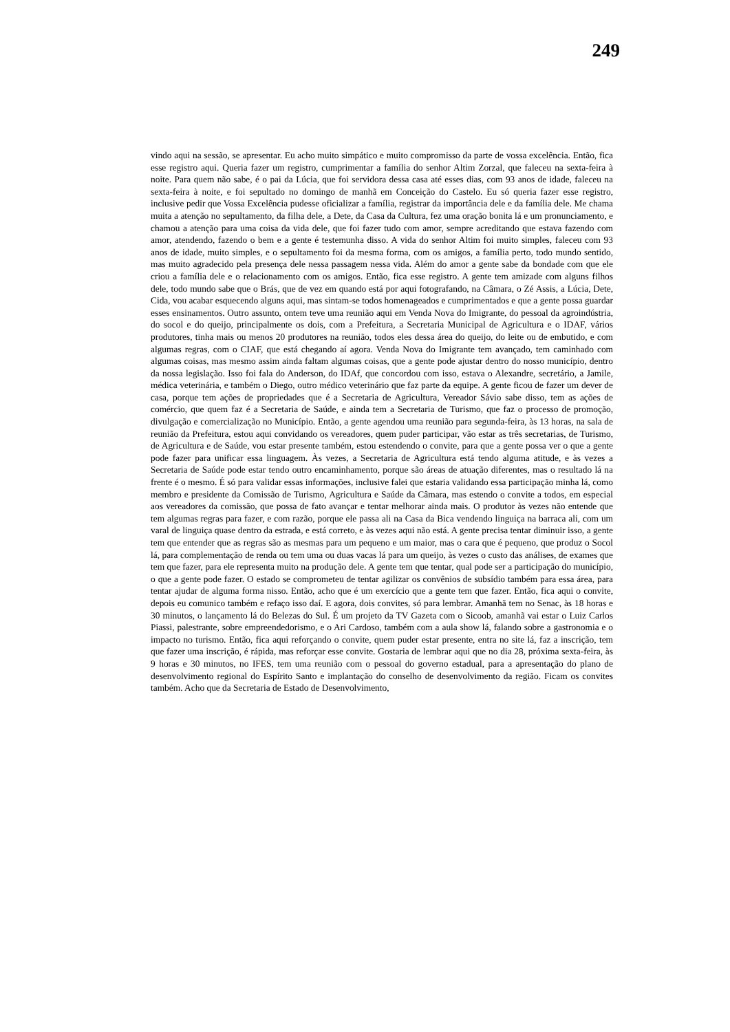249
vindo aqui na sessão, se apresentar. Eu acho muito simpático e muito compromisso da parte de vossa excelência. Então, fica esse registro aqui. Queria fazer um registro, cumprimentar a família do senhor Altim Zorzal, que faleceu na sexta-feira à noite. Para quem não sabe, é o pai da Lúcia, que foi servidora dessa casa até esses dias, com 93 anos de idade, faleceu na sexta-feira à noite, e foi sepultado no domingo de manhã em Conceição do Castelo. Eu só queria fazer esse registro, inclusive pedir que Vossa Excelência pudesse oficializar a família, registrar da importância dele e da família dele. Me chama muita a atenção no sepultamento, da filha dele, a Dete, da Casa da Cultura, fez uma oração bonita lá e um pronunciamento, e chamou a atenção para uma coisa da vida dele, que foi fazer tudo com amor, sempre acreditando que estava fazendo com amor, atendendo, fazendo o bem e a gente é testemunha disso. A vida do senhor Altim foi muito simples, faleceu com 93 anos de idade, muito simples, e o sepultamento foi da mesma forma, com os amigos, a família perto, todo mundo sentido, mas muito agradecido pela presença dele nessa passagem nessa vida. Além do amor a gente sabe da bondade com que ele criou a família dele e o relacionamento com os amigos. Então, fica esse registro. A gente tem amizade com alguns filhos dele, todo mundo sabe que o Brás, que de vez em quando está por aqui fotografando, na Câmara, o Zé Assis, a Lúcia, Dete, Cida, vou acabar esquecendo alguns aqui, mas sintam-se todos homenageados e cumprimentados e que a gente possa guardar esses ensinamentos. Outro assunto, ontem teve uma reunião aqui em Venda Nova do Imigrante, do pessoal da agroindústria, do socol e do queijo, principalmente os dois, com a Prefeitura, a Secretaria Municipal de Agricultura e o IDAF, vários produtores, tinha mais ou menos 20 produtores na reunião, todos eles dessa área do queijo, do leite ou de embutido, e com algumas regras, com o CIAF, que está chegando aí agora. Venda Nova do Imigrante tem avançado, tem caminhado com algumas coisas, mas mesmo assim ainda faltam algumas coisas, que a gente pode ajustar dentro do nosso município, dentro da nossa legislação. Isso foi fala do Anderson, do IDAf, que concordou com isso, estava o Alexandre, secretário, a Jamile, médica veterinária, e também o Diego, outro médico veterinário que faz parte da equipe. A gente ficou de fazer um dever de casa, porque tem ações de propriedades que é a Secretaria de Agricultura, Vereador Sávio sabe disso, tem as ações de comércio, que quem faz é a Secretaria de Saúde, e ainda tem a Secretaria de Turismo, que faz o processo de promoção, divulgação e comercialização no Município. Então, a gente agendou uma reunião para segunda-feira, às 13 horas, na sala de reunião da Prefeitura, estou aqui convidando os vereadores, quem puder participar, vão estar as três secretarias, de Turismo, de Agricultura e de Saúde, vou estar presente também, estou estendendo o convite, para que a gente possa ver o que a gente pode fazer para unificar essa linguagem. Às vezes, a Secretaria de Agricultura está tendo alguma atitude, e às vezes a Secretaria de Saúde pode estar tendo outro encaminhamento, porque são áreas de atuação diferentes, mas o resultado lá na frente é o mesmo. É só para validar essas informações, inclusive falei que estaria validando essa participação minha lá, como membro e presidente da Comissão de Turismo, Agricultura e Saúde da Câmara, mas estendo o convite a todos, em especial aos vereadores da comissão, que possa de fato avançar e tentar melhorar ainda mais. O produtor às vezes não entende que tem algumas regras para fazer, e com razão, porque ele passa ali na Casa da Bica vendendo linguiça na barraca ali, com um varal de linguiça quase dentro da estrada, e está correto, e às vezes aqui não está. A gente precisa tentar diminuir isso, a gente tem que entender que as regras são as mesmas para um pequeno e um maior, mas o cara que é pequeno, que produz o Socol lá, para complementação de renda ou tem uma ou duas vacas lá para um queijo, às vezes o custo das análises, de exames que tem que fazer, para ele representa muito na produção dele. A gente tem que tentar, qual pode ser a participação do município, o que a gente pode fazer. O estado se comprometeu de tentar agilizar os convênios de subsídio também para essa área, para tentar ajudar de alguma forma nisso. Então, acho que é um exercício que a gente tem que fazer. Então, fica aqui o convite, depois eu comunico também e refaço isso daí. E agora, dois convites, só para lembrar. Amanhã tem no Senac, às 18 horas e 30 minutos, o lançamento lá do Belezas do Sul. É um projeto da TV Gazeta com o Sicoob, amanhã vai estar o Luiz Carlos Piassi, palestrante, sobre empreendedorismo, e o Ari Cardoso, também com a aula show lá, falando sobre a gastronomia e o impacto no turismo. Então, fica aqui reforçando o convite, quem puder estar presente, entra no site lá, faz a inscrição, tem que fazer uma inscrição, é rápida, mas reforçar esse convite. Gostaria de lembrar aqui que no dia 28, próxima sexta-feira, às 9 horas e 30 minutos, no IFES, tem uma reunião com o pessoal do governo estadual, para a apresentação do plano de desenvolvimento regional do Espírito Santo e implantação do conselho de desenvolvimento da região. Ficam os convites também. Acho que da Secretaria de Estado de Desenvolvimento,